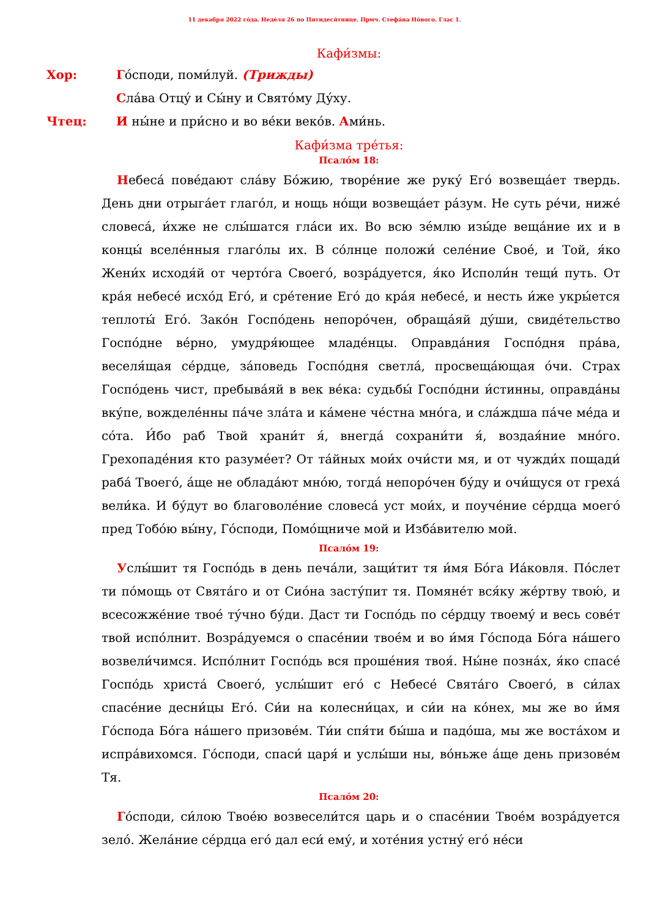11 декабря 2022 го́да. Неде́ля 26 по Пятидеся́тнице. Прмч. Стефа́на Но́вого. Глас 1.
Кафи́змы:
Хор: Го́споди, поми́луй. (Трижды)
Сла́ва Отцу́ и Сы́ну и Свято́му Ду́ху.
Чтец: И ны́не и при́сно и во ве́ки веко́в. Ами́нь.
Кафи́зма тре́тья:
Псало́м 18:
Небеса́ пове́дают сла́ву Бо́жию, творе́ние же руку́ Его́ возвеща́ет твердь. День дни отрыга́ет глаго́л, и нощь но́щи возвеща́ет ра́зум. Не суть ре́чи, ниже́ словеса́, и́хже не слы́шатся гла́си их. Во всю зе́млю изы́де веща́ние их и в концы́ вселе́нныя глаго́лы их. В со́лнце положи́ селе́ние Свое́, и Той, я́ко Жени́х исходя́й от черто́га Своего́, возра́дуется, я́ко Исполи́н тещи́ путь. От кра́я небесе́ исхо́д Его́, и сре́тение Его́ до кра́я небесе́, и несть и́же укры́ется теплоты́ Его́. Зако́н Госпо́день непоро́чен, обраща́яй ду́ши, свиде́тельство Госпо́дне ве́рно, умудря́ющее младе́нцы. Оправда́ния Госпо́дня пра́ва, веселя́щая се́рдце, за́поведь Госпо́дня светла́, просвеща́ющая о́чи. Страх Госпо́день чист, пребыва́яй в век ве́ка: судьбы́ Госпо́дни и́стинны, оправда́ны вку́пе, вожделе́нны па́че зла́та и ка́мене че́стна мно́га, и сла́ждша па́че ме́да и со́та. И́бо раб Твой храни́т я́, внегда́ сохрани́ти я́, воздая́ние мно́го. Грехопаде́ния кто разуме́ет? От та́йных мои́х очи́сти мя, и от чужди́х пощади́ раба́ Твоего́, а́ще не облада́ют мно́ю, тогда́ непоро́чен бу́ду и очи́щуся от греха́ вели́ка. И бу́дут во благоволе́ние словеса́ уст мои́х, и поуче́ние се́рдца моего́ пред Тобо́ю вы́ну, Го́споди, Помо́щниче мой и Изба́вителю мой.
Псало́м 19:
Услы́шит тя Госпо́дь в день печа́ли, защи́тит тя и́мя Бо́га Иа́ковля. По́слет ти по́мощь от Свята́го и от Сио́на засту́пит тя. Помяне́т вся́ку же́ртву твою́, и всесожже́ние твое́ ту́чно бу́ди. Даст ти Госпо́дь по се́рдцу твоему́ и весь сове́т твой испо́лнит. Возра́дуемся о спасе́нии твое́м и во и́мя Го́спода Бо́га на́шего возвели́чимся. Испо́лнит Госпо́дь вся проше́ния твоя́. Ны́не позна́х, я́ко спасе́ Госпо́дь христа́ Своего́, услы́шит его́ с Небесе́ Свята́го Своего́, в си́лах спасе́ние десни́цы Его́. Си́и на колесни́цах, и си́и на ко́нех, мы же во и́мя Го́спода Бо́га на́шего призове́м. Ти́и спя́ти бы́ша и падо́ша, мы же воста́хом и испра́вихомся. Го́споди, спаси́ царя́ и услы́ши ны, во́ньже а́ще день призове́м Тя.
Псало́м 20:
Го́споди, си́лою Твое́ю возвесели́тся царь и о спасе́нии Твое́м возра́дуется зело́. Жела́ние се́рдца его́ дал еси́ ему́, и хоте́ния устну́ его́ не́си